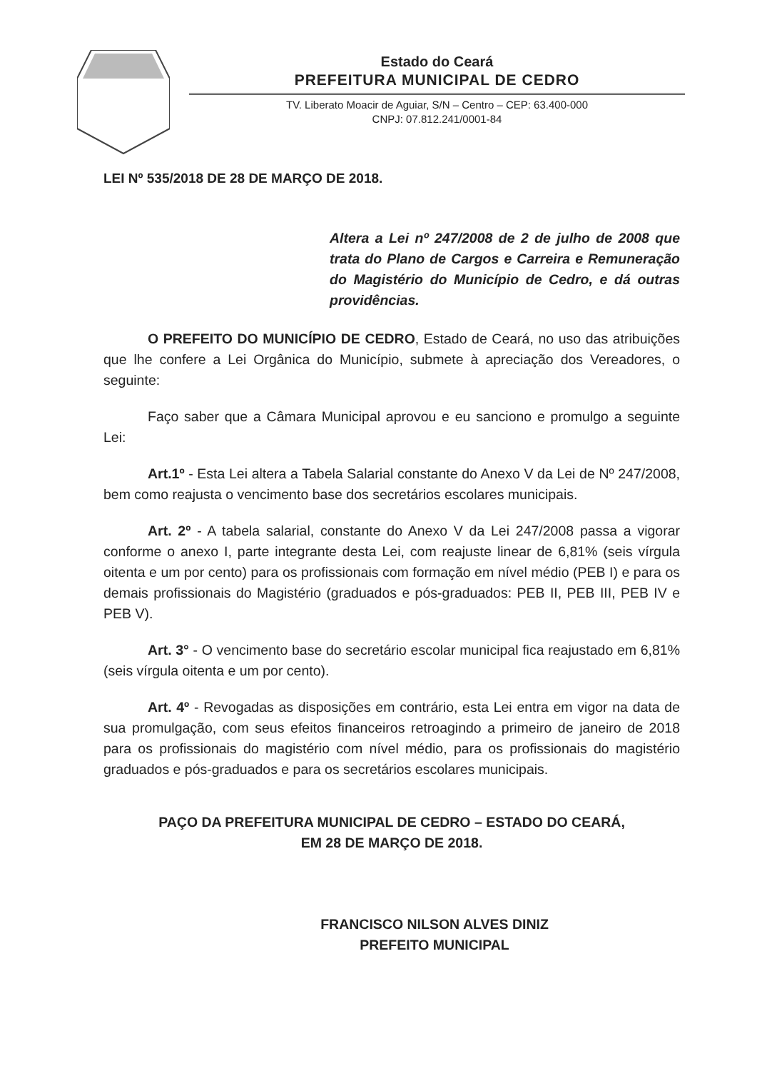Estado do Ceará
PREFEITURA MUNICIPAL DE CEDRO
TV. Liberato Moacir de Aguiar, S/N – Centro – CEP: 63.400-000
CNPJ: 07.812.241/0001-84
LEI Nº 535/2018 DE 28 DE MARÇO DE 2018.
Altera a Lei nº 247/2008 de 2 de julho de 2008 que trata do Plano de Cargos e Carreira e Remuneração do Magistério do Município de Cedro, e dá outras providências.
O PREFEITO DO MUNICÍPIO DE CEDRO, Estado de Ceará, no uso das atribuições que lhe confere a Lei Orgânica do Município, submete à apreciação dos Vereadores, o seguinte:
Faço saber que a Câmara Municipal aprovou e eu sanciono e promulgo a seguinte Lei:
Art.1º - Esta Lei altera a Tabela Salarial constante do Anexo V da Lei de Nº 247/2008, bem como reajusta o vencimento base dos secretários escolares municipais.
Art. 2º - A tabela salarial, constante do Anexo V da Lei 247/2008 passa a vigorar conforme o anexo I, parte integrante desta Lei, com reajuste linear de 6,81% (seis vírgula oitenta e um por cento) para os profissionais com formação em nível médio (PEB I) e para os demais profissionais do Magistério (graduados e pós-graduados: PEB II, PEB III, PEB IV e PEB V).
Art. 3° - O vencimento base do secretário escolar municipal fica reajustado em 6,81% (seis vírgula oitenta e um por cento).
Art. 4º - Revogadas as disposições em contrário, esta Lei entra em vigor na data de sua promulgação, com seus efeitos financeiros retroagindo a primeiro de janeiro de 2018 para os profissionais do magistério com nível médio, para os profissionais do magistério graduados e pós-graduados e para os secretários escolares municipais.
PAÇO DA PREFEITURA MUNICIPAL DE CEDRO – ESTADO DO CEARÁ,
EM 28 DE MARÇO DE 2018.
FRANCISCO NILSON ALVES DINIZ
PREFEITO MUNICIPAL